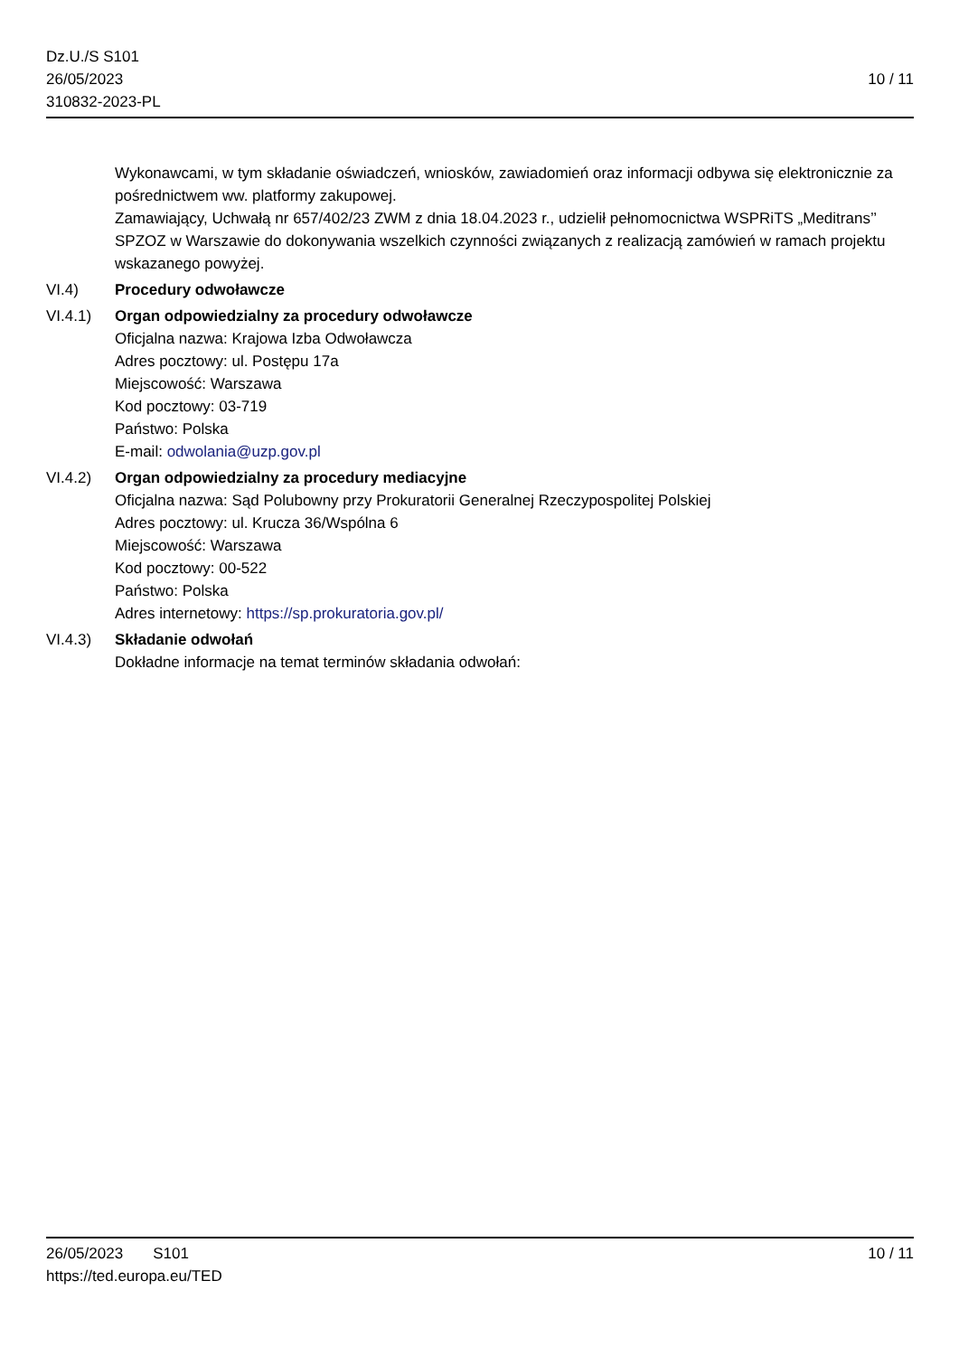Dz.U./S S101
26/05/2023
310832-2023-PL
10 / 11
Wykonawcami, w tym składanie oświadczeń, wniosków, zawiadomień oraz informacji odbywa się elektronicznie za pośrednictwem ww. platformy zakupowej.
Zamawiający, Uchwałą nr 657/402/23 ZWM z dnia 18.04.2023 r., udzielił pełnomocnictwa WSPRiTS „Meditrans’’ SPZOZ w Warszawie do dokonywania wszelkich czynności związanych z realizacją zamówień w ramach projektu wskazanego powyżej.
VI.4) Procedury odwoławcze
VI.4.1) Organ odpowiedzialny za procedury odwoławcze
Oficjalna nazwa: Krajowa Izba Odwoławcza
Adres pocztowy: ul. Postępu 17a
Miejscowość: Warszawa
Kod pocztowy: 03-719
Państwo: Polska
E-mail: odwolania@uzp.gov.pl
VI.4.2) Organ odpowiedzialny za procedury mediacyjne
Oficjalna nazwa: Sąd Polubowny przy Prokuratorii Generalnej Rzeczypospolitej Polskiej
Adres pocztowy: ul. Krucza 36/Wspólna 6
Miejscowość: Warszawa
Kod pocztowy: 00-522
Państwo: Polska
Adres internetowy: https://sp.prokuratoria.gov.pl/
VI.4.3) Składanie odwołań
Dokładne informacje na temat terminów składania odwołań:
26/05/2023 S101
https://ted.europa.eu/TED
10 / 11